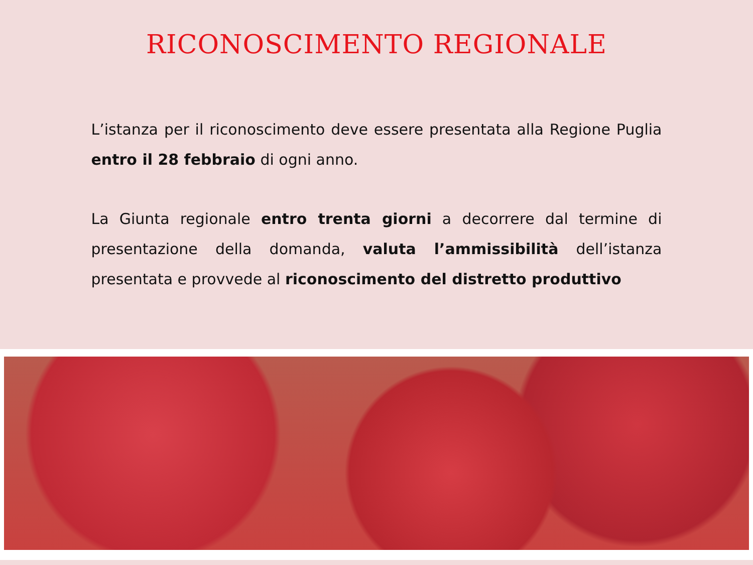RICONOSCIMENTO REGIONALE
L’istanza per il riconoscimento deve essere presentata alla Regione Puglia entro il 28 febbraio di ogni anno.
La Giunta regionale entro trenta giorni a decorrere dal termine di presentazione della domanda, valuta l’ammissibilità dell’istanza presentata e provvede al riconoscimento del distretto produttivo